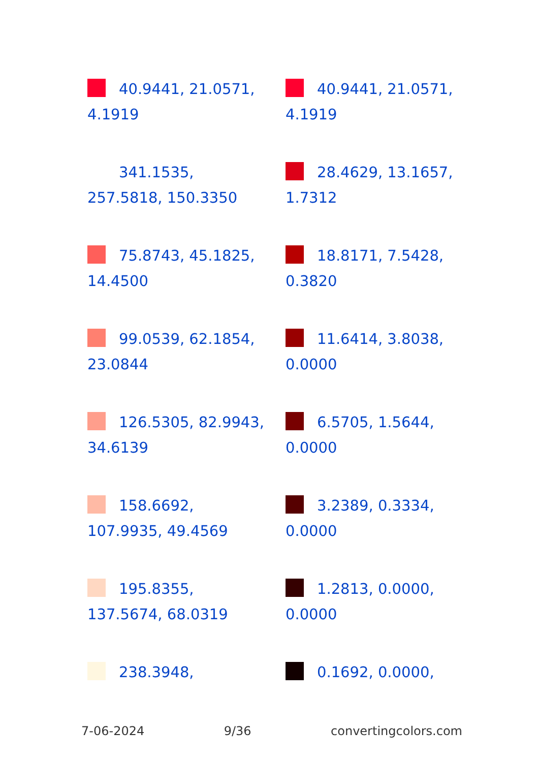40.9441, 21.0571, 4.1919
40.9441, 21.0571, 4.1919
341.1535, 257.5818, 150.3350
28.4629, 13.1657, 1.7312
75.8743, 45.1825, 14.4500
18.8171, 7.5428, 0.3820
99.0539, 62.1854, 23.0844
11.6414, 3.8038, 0.0000
126.5305, 82.9943, 34.6139
6.5705, 1.5644, 0.0000
158.6692, 107.9935, 49.4569
3.2389, 0.3334, 0.0000
195.8355, 137.5674, 68.0319
1.2813, 0.0000, 0.0000
238.3948,
0.1692, 0.0000,
7-06-2024 9/36 convertingcolors.com